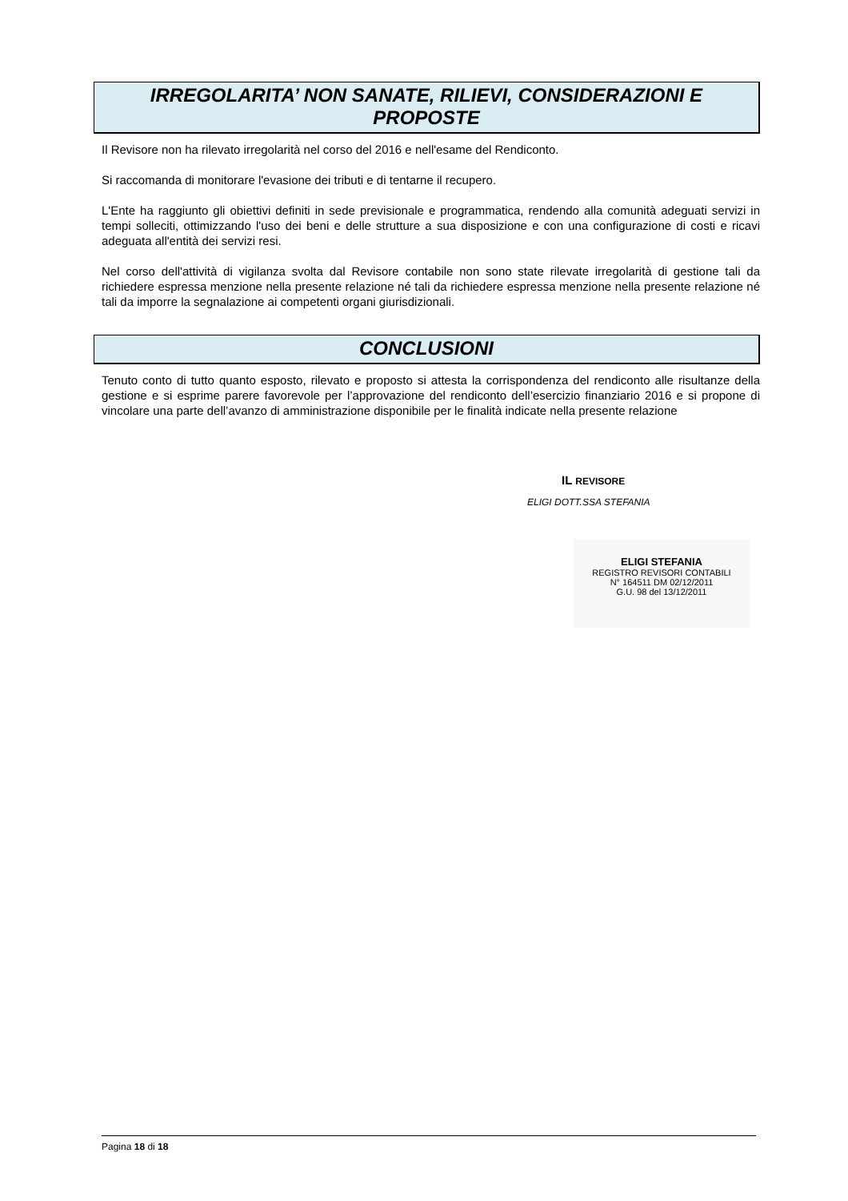IRREGOLARITA’ NON SANATE, RILIEVI, CONSIDERAZIONI E PROPOSTE
Il Revisore non ha rilevato irregolarità nel corso del 2016 e nell'esame del Rendiconto.
Si raccomanda di monitorare l'evasione dei tributi e di tentarne il recupero.
L'Ente ha raggiunto gli obiettivi definiti in sede previsionale e programmatica, rendendo alla comunità adeguati servizi in tempi solleciti, ottimizzando l'uso dei beni e delle strutture a sua disposizione e con una configurazione di costi e ricavi adeguata all'entità dei servizi resi.
Nel corso dell'attività di vigilanza svolta dal Revisore contabile non sono state rilevate irregolarità di gestione tali da richiedere espressa menzione nella presente relazione né tali da richiedere espressa menzione nella presente relazione né tali da imporre la segnalazione ai competenti organi giurisdizionali.
CONCLUSIONI
Tenuto conto di tutto quanto esposto, rilevato e proposto si attesta la corrispondenza del rendiconto alle risultanze della gestione e si esprime parere favorevole per l’approvazione del rendiconto dell’esercizio finanziario 2016 e si propone di vincolare una parte dell’avanzo di amministrazione disponibile per le finalità indicate nella presente relazione
IL REVISORE
ELIGI DOTT.SSA STEFANIA
ELIGI STEFANIA
REGISTRO REVISORI CONTABILI
N° 164511 DM 02/12/2011
G.U. 98 del 13/12/2011
Pagina 18 di 18